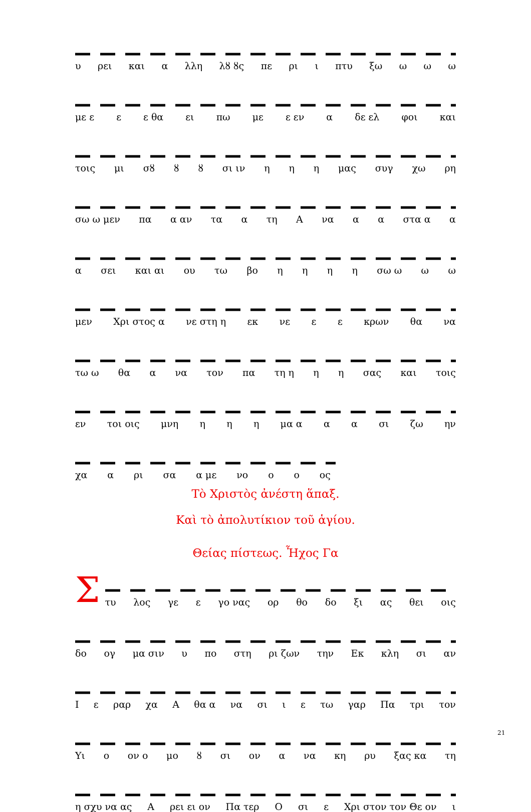υ ρει και α λλη λȣ ȣς πε ρι ι πτυ ξω ω ω ω
με ε ε ε θα ει πω με ε εν α δε ελ φοι και
τοις μι σȣ ȣ ȣ σι ιν η η η μας συγ χω ρη
σω ω μεν πα α αν τα α τη Α να α α στα α α
α σει και αι ου τω βο ηηηη σω ω ω ω
μεν Χρι στος α νε στη η εκ νε ε ε κρων θα να
τω ω θα α να τον πα τη η η η σας και τοις
εν τοι οις μνη η η η μα α α α σι ζω ην
χα α ρι σα α με νο ο ο ος
Τὸ Χριστὸς ἀνέστη ἅπαξ.
Καὶ τὸ ἀπολυτίκιον τοῦ ἁγίου.
Θείας πίστεως. Ἦχος Γα
Σ
τυ λος γε ε γο νας ορ θο δο ξι ας θει οις
δο ογ μα σιν υ πο στη ρι ζων την Εκ κλη σι αν
Ιε ραρ χα Α θα α να σι ι ε τω γαρ Πα τρι τον
Υι ο ον ο μο ȣ σι ον α να κη ρυ ξας κα τη
η σχυ να ας Α ρει ει ον Πα τερ Ο σι ε Χρι στον τον Θε ον ι
21